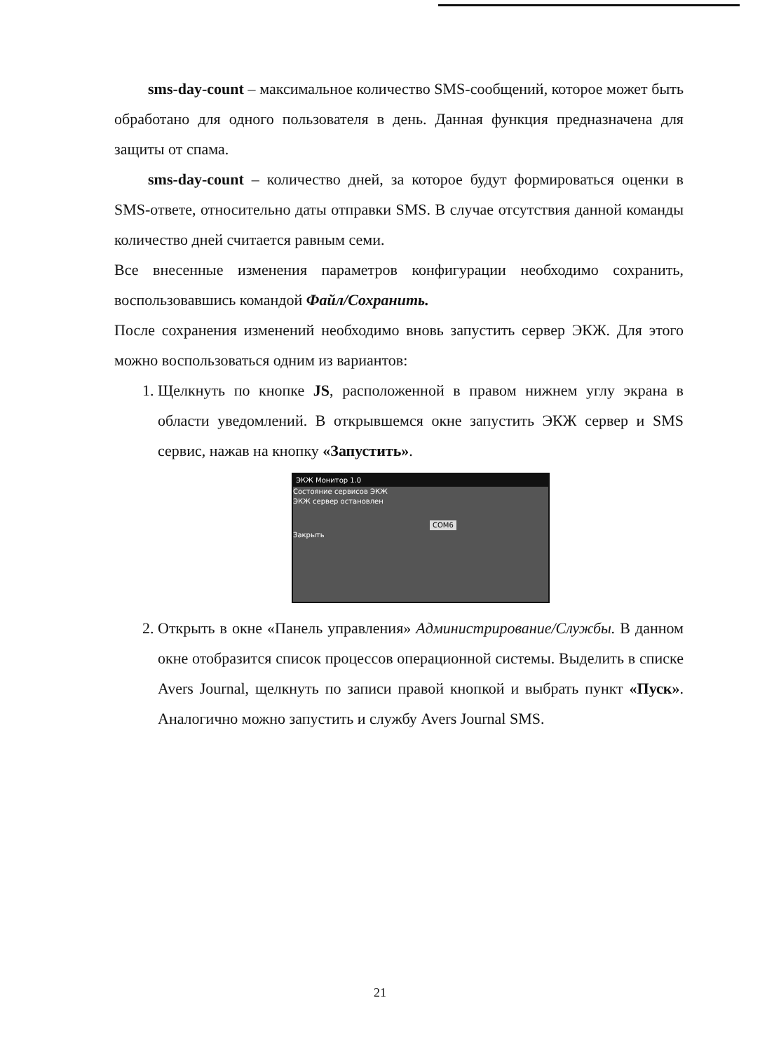sms-day-count – максимальное количество SMS-сообщений, которое может быть обработано для одного пользователя в день. Данная функция предназначена для защиты от спама.
sms-day-count – количество дней, за которое будут формироваться оценки в SMS-ответе, относительно даты отправки SMS. В случае отсутствия данной команды количество дней считается равным семи.
Все внесенные изменения параметров конфигурации необходимо сохранить, воспользовавшись командой Файл/Сохранить.
После сохранения изменений необходимо вновь запустить сервер ЭКЖ. Для этого можно воспользоваться одним из вариантов:
1. Щелкнуть по кнопке JS, расположенной в правом нижнем углу экрана в области уведомлений. В открывшемся окне запустить ЭКЖ сервер и SMS сервис, нажав на кнопку «Запустить».
ЭКЖ Монитор 1.0
Состояние сервисов ЭКЖ
ЭКЖ сервер остановлен
COM6
Закрыть
2. Открыть в окне «Панель управления» Администрирование/Службы. В данном окне отобразится список процессов операционной системы. Выделить в списке Avers Journal, щелкнуть по записи правой кнопкой и выбрать пункт «Пуск». Аналогично можно запустить и службу Avers Journal SMS.
21